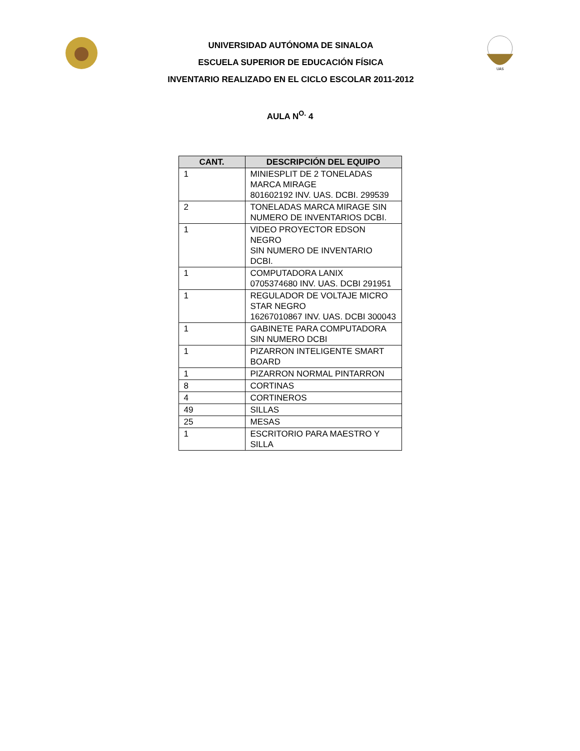UNIVERSIDAD AUTÓNOMA DE SINALOA
ESCUELA SUPERIOR DE EDUCACIÓN FÍSICA
INVENTARIO REALIZADO EN EL CICLO ESCOLAR 2011-2012
UAS
AULA N<sup>O.</sup> 4
| CANT. | DESCRIPCIÓN DEL EQUIPO |
| --- | --- |
| 1 | MINIESPLIT DE 2 TONELADAS MARCA MIRAGE 801602192 INV. UAS. DCBI. 299539 |
| 2 | TONELADAS MARCA MIRAGE SIN NUMERO DE INVENTARIOS DCBI. |
| 1 | VIDEO PROYECTOR EDSON NEGRO SIN NUMERO DE INVENTARIO DCBI. |
| 1 | COMPUTADORA LANIX 0705374680 INV. UAS. DCBI 291951 |
| 1 | REGULADOR DE VOLTAJE MICRO STAR NEGRO 16267010867 INV. UAS. DCBI 300043 |
| 1 | GABINETE PARA COMPUTADORA SIN NUMERO DCBI |
| 1 | PIZARRON INTELIGENTE SMART BOARD |
| 1 | PIZARRON NORMAL PINTARRON |
| 8 | CORTINAS |
| 4 | CORTINEROS |
| 49 | SILLAS |
| 25 | MESAS |
| 1 | ESCRITORIO PARA MAESTRO Y SILLA |